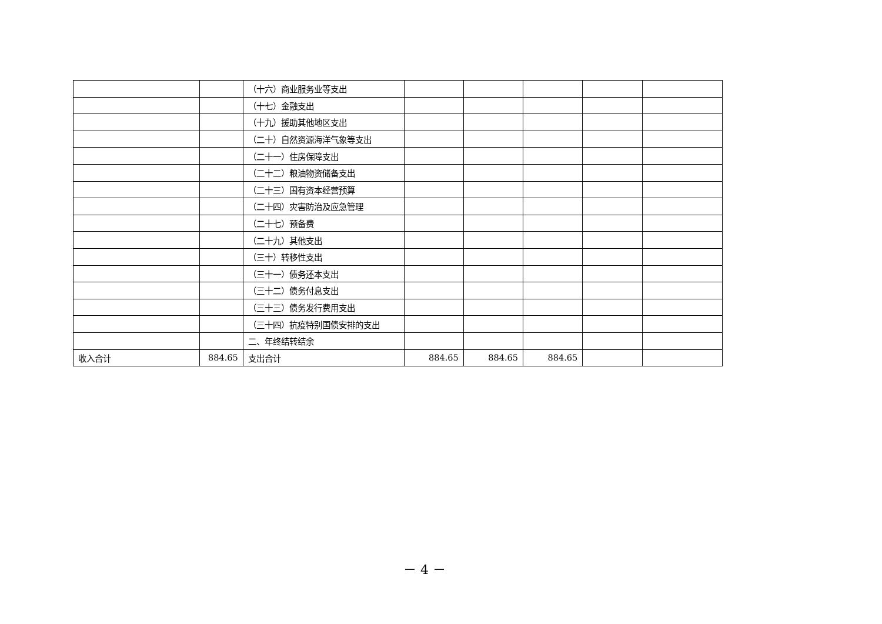| | | （十六）商业服务业等支出 | | | | | |
| | | （十七）金融支出 | | | | | |
| | | （十九）援助其他地区支出 | | | | | |
| | | （二十）自然资源海洋气象等支出 | | | | | |
| | | （二十一）住房保障支出 | | | | | |
| | | （二十二）粮油物资储备支出 | | | | | |
| | | （二十三）国有资本经营预算 | | | | | |
| | | （二十四）灾害防治及应急管理 | | | | | |
| | | （二十七）预备费 | | | | | |
| | | （二十九）其他支出 | | | | | |
| | | （三十）转移性支出 | | | | | |
| | | （三十一）债务还本支出 | | | | | |
| | | （三十二）债务付息支出 | | | | | |
| | | （三十三）债务发行费用支出 | | | | | |
| | | （三十四）抗疫特别国债安排的支出 | | | | | |
| | | 二、年终结转结余 | | | | | |
| 收入合计 | 884.65 | 支出合计 | 884.65 | 884.65 | 884.65 | | |
－ 4 －